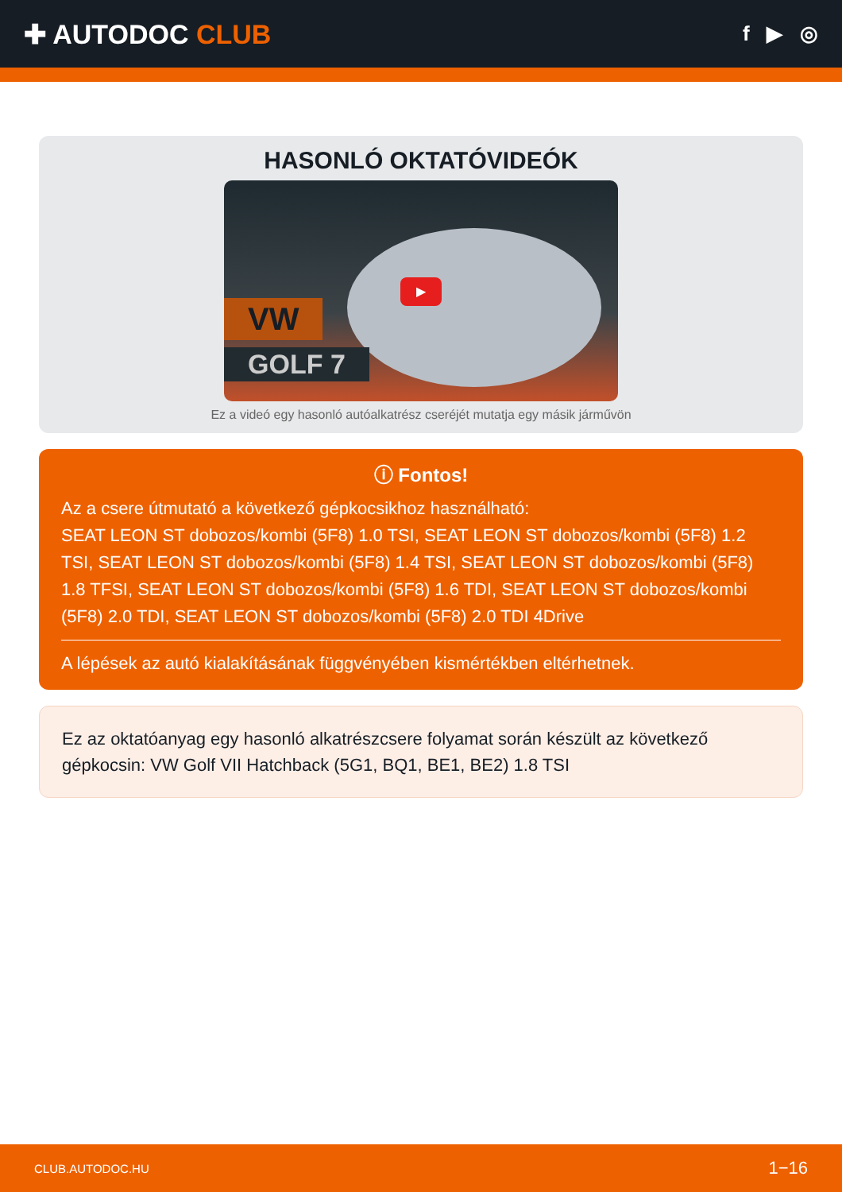✚ AUTODOC CLUB
f ▶ ◎
HASONLÓ OKTATÓVIDEÓK
VW
GOLF 7
▶
Ez a videó egy hasonló autóalkatrész cseréjét mutatja egy másik járművön
ⓘ Fontos!
Az a csere útmutató a következő gépkocsikhoz használható:
SEAT LEON ST dobozos/kombi (5F8) 1.0 TSI, SEAT LEON ST dobozos/kombi (5F8) 1.2 TSI, SEAT LEON ST dobozos/kombi (5F8) 1.4 TSI, SEAT LEON ST dobozos/kombi (5F8) 1.8 TFSI, SEAT LEON ST dobozos/kombi (5F8) 1.6 TDI, SEAT LEON ST dobozos/kombi (5F8) 2.0 TDI, SEAT LEON ST dobozos/kombi (5F8) 2.0 TDI 4Drive
A lépések az autó kialakításának függvényében kismértékben eltérhetnek.
Ez az oktatóanyag egy hasonló alkatrészcsere folyamat során készült az következő gépkocsin: VW Golf VII Hatchback (5G1, BQ1, BE1, BE2) 1.8 TSI
CLUB.AUTODOC.HU 1−16